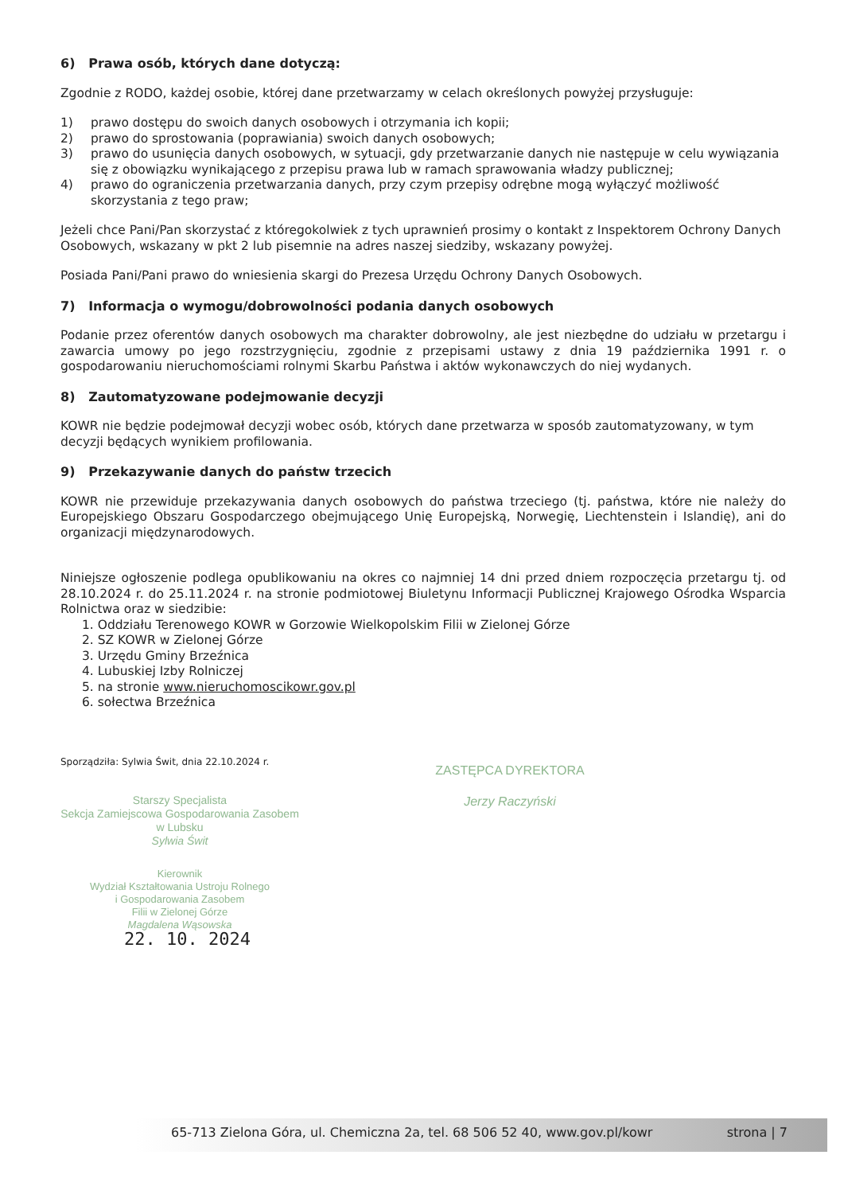6) Prawa osób, których dane dotyczą:
Zgodnie z RODO, każdej osobie, której dane przetwarzamy w celach określonych powyżej przysługuje:
1) prawo dostępu do swoich danych osobowych i otrzymania ich kopii;
2) prawo do sprostowania (poprawiania) swoich danych osobowych;
3) prawo do usunięcia danych osobowych, w sytuacji, gdy przetwarzanie danych nie następuje w celu wywiązania się z obowiązku wynikającego z przepisu prawa lub w ramach sprawowania władzy publicznej;
4) prawo do ograniczenia przetwarzania danych, przy czym przepisy odrębne mogą wyłączyć możliwość skorzystania z tego praw;
Jeżeli chce Pani/Pan skorzystać z któregokolwiek z tych uprawnień prosimy o kontakt z Inspektorem Ochrony Danych Osobowych, wskazany w pkt 2 lub pisemnie na adres naszej siedziby, wskazany powyżej.
Posiada Pani/Pani prawo do wniesienia skargi do Prezesa Urzędu Ochrony Danych Osobowych.
7) Informacja o wymogu/dobrowolności podania danych osobowych
Podanie przez oferentów danych osobowych ma charakter dobrowolny, ale jest niezbędne do udziału w przetargu i zawarcia umowy po jego rozstrzygnięciu, zgodnie z przepisami ustawy z dnia 19 października 1991 r. o gospodarowaniu nieruchomościami rolnymi Skarbu Państwa i aktów wykonawczych do niej wydanych.
8) Zautomatyzowane podejmowanie decyzji
KOWR nie będzie podejmował decyzji wobec osób, których dane przetwarza w sposób zautomatyzowany, w tym decyzji będących wynikiem profilowania.
9) Przekazywanie danych do państw trzecich
KOWR nie przewiduje przekazywania danych osobowych do państwa trzeciego (tj. państwa, które nie należy do Europejskiego Obszaru Gospodarczego obejmującego Unię Europejską, Norwegię, Liechtenstein i Islandię), ani do organizacji międzynarodowych.
Niniejsze ogłoszenie podlega opublikowaniu na okres co najmniej 14 dni przed dniem rozpoczęcia przetargu tj. od 28.10.2024 r. do 25.11.2024 r. na stronie podmiotowej Biuletynu Informacji Publicznej Krajowego Ośrodka Wsparcia Rolnictwa oraz w siedzibie:
1. Oddziału Terenowego KOWR w Gorzowie Wielkopolskim Filii w Zielonej Górze
2. SZ KOWR w Zielonej Górze
3. Urzędu Gminy Brzeźnica
4. Lubuskiej Izby Rolniczej
5. na stronie www.nieruchomoscikowr.gov.pl
6. sołectwa Brzeźnica
Sporządziła: Sylwia Świt, dnia 22.10.2024 r.
Starszy Specjalista
Sekcja Zamiejscowa Gospodarowania Zasobem
w Lubsku
Sylwia Świt
Kierownik
Wydział Kształtowania Ustroju Rolnego
i Gospodarowania Zasobem
Filii w Zielonej Górze
Magdalena Wąsowska
22. 10. 2024
ZASTĘPCA DYREKTORA
Jerzy Raczyński
65-713 Zielona Góra, ul. Chemiczna 2a, tel. 68 506 52 40, www.gov.pl/kowr strona | 7